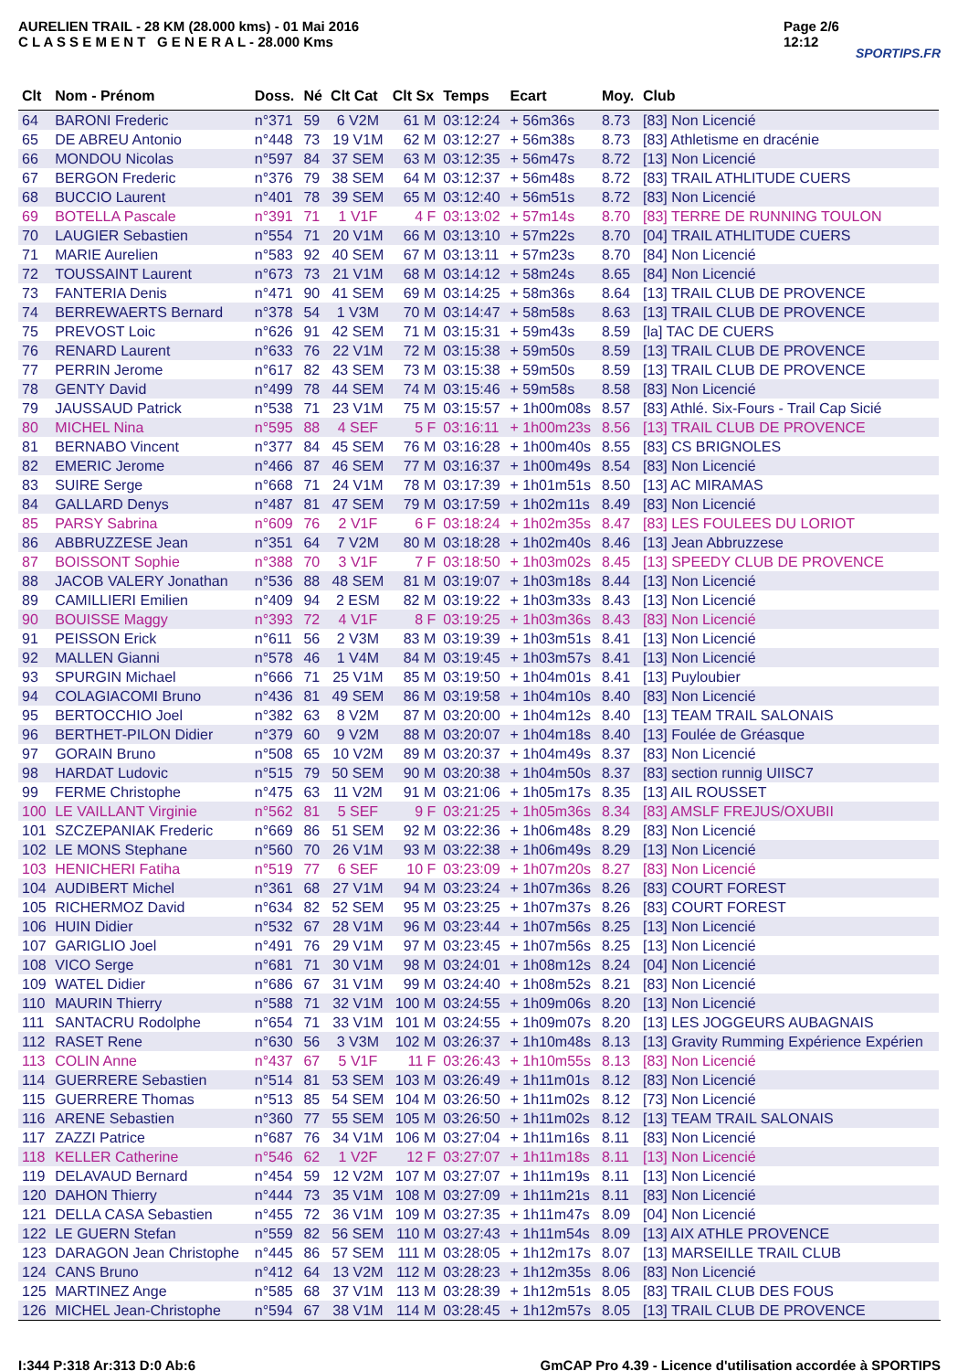AURELIEN TRAIL - 28 KM (28.000 kms) - 01 Mai 2016
C L A S S E M E N T G E N E R A L - 28.000 Kms
Page 2/6
12:12
SPORTIPS.FR
| Clt | Nom - Prénom | Doss. | Né | Clt Cat | Clt Sx | Temps | Ecart | Moy. | Club |
| --- | --- | --- | --- | --- | --- | --- | --- | --- | --- |
| 64 | BARONI Frederic | n°371 | 59 | 6 V2M | 61 M | 03:12:24 | + 56m36s | 8.73 | [83] Non Licencié |
| 65 | DE ABREU Antonio | n°448 | 73 | 19 V1M | 62 M | 03:12:27 | + 56m38s | 8.73 | [83] Athletisme en dracénie |
| 66 | MONDOU Nicolas | n°597 | 84 | 37 SEM | 63 M | 03:12:35 | + 56m47s | 8.72 | [13] Non Licencié |
| 67 | BERGON Frederic | n°376 | 79 | 38 SEM | 64 M | 03:12:37 | + 56m48s | 8.72 | [83] TRAIL ATHLITUDE CUERS |
| 68 | BUCCIO Laurent | n°401 | 78 | 39 SEM | 65 M | 03:12:40 | + 56m51s | 8.72 | [83] Non Licencié |
| 69 | BOTELLA Pascale | n°391 | 71 | 1 V1F | 4 F | 03:13:02 | + 57m14s | 8.70 | [83] TERRE DE RUNNING TOULON |
| 70 | LAUGIER Sebastien | n°554 | 71 | 20 V1M | 66 M | 03:13:10 | + 57m22s | 8.70 | [04] TRAIL ATHLITUDE CUERS |
| 71 | MARIE Aurelien | n°583 | 92 | 40 SEM | 67 M | 03:13:11 | + 57m23s | 8.70 | [84] Non Licencié |
| 72 | TOUSSAINT Laurent | n°673 | 73 | 21 V1M | 68 M | 03:14:12 | + 58m24s | 8.65 | [84] Non Licencié |
| 73 | FANTERIA Denis | n°471 | 90 | 41 SEM | 69 M | 03:14:25 | + 58m36s | 8.64 | [13] TRAIL CLUB DE PROVENCE |
| 74 | BERREWAERTS Bernard | n°378 | 54 | 1 V3M | 70 M | 03:14:47 | + 58m58s | 8.63 | [13] TRAIL CLUB DE PROVENCE |
| 75 | PREVOST Loic | n°626 | 91 | 42 SEM | 71 M | 03:15:31 | + 59m43s | 8.59 | [la] TAC DE CUERS |
| 76 | RENARD Laurent | n°633 | 76 | 22 V1M | 72 M | 03:15:38 | + 59m50s | 8.59 | [13] TRAIL CLUB DE PROVENCE |
| 77 | PERRIN Jerome | n°617 | 82 | 43 SEM | 73 M | 03:15:38 | + 59m50s | 8.59 | [13] TRAIL CLUB DE PROVENCE |
| 78 | GENTY David | n°499 | 78 | 44 SEM | 74 M | 03:15:46 | + 59m58s | 8.58 | [83] Non Licencié |
| 79 | JAUSSAUD Patrick | n°538 | 71 | 23 V1M | 75 M | 03:15:57 | + 1h00m08s | 8.57 | [83] Athlé. Six-Fours - Trail Cap Sicié |
| 80 | MICHEL Nina | n°595 | 88 | 4 SEF | 5 F | 03:16:11 | + 1h00m23s | 8.56 | [13] TRAIL CLUB DE PROVENCE |
| 81 | BERNABO Vincent | n°377 | 84 | 45 SEM | 76 M | 03:16:28 | + 1h00m40s | 8.55 | [83] CS BRIGNOLES |
| 82 | EMERIC Jerome | n°466 | 87 | 46 SEM | 77 M | 03:16:37 | + 1h00m49s | 8.54 | [83] Non Licencié |
| 83 | SUIRE Serge | n°668 | 71 | 24 V1M | 78 M | 03:17:39 | + 1h01m51s | 8.50 | [13] AC MIRAMAS |
| 84 | GALLARD Denys | n°487 | 81 | 47 SEM | 79 M | 03:17:59 | + 1h02m11s | 8.49 | [83] Non Licencié |
| 85 | PARSY Sabrina | n°609 | 76 | 2 V1F | 6 F | 03:18:24 | + 1h02m35s | 8.47 | [83] LES FOULEES DU LORIOT |
| 86 | ABBRUZZESE Jean | n°351 | 64 | 7 V2M | 80 M | 03:18:28 | + 1h02m40s | 8.46 | [13] Jean Abbruzzese |
| 87 | BOISSONT Sophie | n°388 | 70 | 3 V1F | 7 F | 03:18:50 | + 1h03m02s | 8.45 | [13] SPEEDY CLUB DE PROVENCE |
| 88 | JACOB VALERY Jonathan | n°536 | 88 | 48 SEM | 81 M | 03:19:07 | + 1h03m18s | 8.44 | [13] Non Licencié |
| 89 | CAMILLIERI Emilien | n°409 | 94 | 2 ESM | 82 M | 03:19:22 | + 1h03m33s | 8.43 | [13] Non Licencié |
| 90 | BOUISSE Maggy | n°393 | 72 | 4 V1F | 8 F | 03:19:25 | + 1h03m36s | 8.43 | [83] Non Licencié |
| 91 | PEISSON Erick | n°611 | 56 | 2 V3M | 83 M | 03:19:39 | + 1h03m51s | 8.41 | [13] Non Licencié |
| 92 | MALLEN Gianni | n°578 | 46 | 1 V4M | 84 M | 03:19:45 | + 1h03m57s | 8.41 | [13] Non Licencié |
| 93 | SPURGIN Michael | n°666 | 71 | 25 V1M | 85 M | 03:19:50 | + 1h04m01s | 8.41 | [13] Puyloubier |
| 94 | COLAGIACOMI Bruno | n°436 | 81 | 49 SEM | 86 M | 03:19:58 | + 1h04m10s | 8.40 | [83] Non Licencié |
| 95 | BERTOCCHIO Joel | n°382 | 63 | 8 V2M | 87 M | 03:20:00 | + 1h04m12s | 8.40 | [13] TEAM TRAIL SALONAIS |
| 96 | BERTHET-PILON Didier | n°379 | 60 | 9 V2M | 88 M | 03:20:07 | + 1h04m18s | 8.40 | [13] Foulée de Gréasque |
| 97 | GORAIN Bruno | n°508 | 65 | 10 V2M | 89 M | 03:20:37 | + 1h04m49s | 8.37 | [83] Non Licencié |
| 98 | HARDAT Ludovic | n°515 | 79 | 50 SEM | 90 M | 03:20:38 | + 1h04m50s | 8.37 | [83] section runnig UIISC7 |
| 99 | FERME Christophe | n°475 | 63 | 11 V2M | 91 M | 03:21:06 | + 1h05m17s | 8.35 | [13] AIL ROUSSET |
| 100 | LE VAILLANT Virginie | n°562 | 81 | 5 SEF | 9 F | 03:21:25 | + 1h05m36s | 8.34 | [83] AMSLF FREJUS/OXUBII |
| 101 | SZCZEPANIAK Frederic | n°669 | 86 | 51 SEM | 92 M | 03:22:36 | + 1h06m48s | 8.29 | [83] Non Licencié |
| 102 | LE MONS Stephane | n°560 | 70 | 26 V1M | 93 M | 03:22:38 | + 1h06m49s | 8.29 | [13] Non Licencié |
| 103 | HENICHERI Fatiha | n°519 | 77 | 6 SEF | 10 F | 03:23:09 | + 1h07m20s | 8.27 | [83] Non Licencié |
| 104 | AUDIBERT Michel | n°361 | 68 | 27 V1M | 94 M | 03:23:24 | + 1h07m36s | 8.26 | [83] COURT FOREST |
| 105 | RICHERMOZ David | n°634 | 82 | 52 SEM | 95 M | 03:23:25 | + 1h07m37s | 8.26 | [83] COURT FOREST |
| 106 | HUIN Didier | n°532 | 67 | 28 V1M | 96 M | 03:23:44 | + 1h07m56s | 8.25 | [13] Non Licencié |
| 107 | GARIGLIO Joel | n°491 | 76 | 29 V1M | 97 M | 03:23:45 | + 1h07m56s | 8.25 | [13] Non Licencié |
| 108 | VICO Serge | n°681 | 71 | 30 V1M | 98 M | 03:24:01 | + 1h08m12s | 8.24 | [04] Non Licencié |
| 109 | WATEL Didier | n°686 | 67 | 31 V1M | 99 M | 03:24:40 | + 1h08m52s | 8.21 | [83] Non Licencié |
| 110 | MAURIN Thierry | n°588 | 71 | 32 V1M | 100 M | 03:24:55 | + 1h09m06s | 8.20 | [13] Non Licencié |
| 111 | SANTACRU Rodolphe | n°654 | 71 | 33 V1M | 101 M | 03:24:55 | + 1h09m07s | 8.20 | [13] LES JOGGEURS AUBAGNAIS |
| 112 | RASET Rene | n°630 | 56 | 3 V3M | 102 M | 03:26:37 | + 1h10m48s | 8.13 | [13] Gravity Rumming Expérience Expérien |
| 113 | COLIN Anne | n°437 | 67 | 5 V1F | 11 F | 03:26:43 | + 1h10m55s | 8.13 | [83] Non Licencié |
| 114 | GUERRERE Sebastien | n°514 | 81 | 53 SEM | 103 M | 03:26:49 | + 1h11m01s | 8.12 | [83] Non Licencié |
| 115 | GUERRERE Thomas | n°513 | 85 | 54 SEM | 104 M | 03:26:50 | + 1h11m02s | 8.12 | [73] Non Licencié |
| 116 | ARENE Sebastien | n°360 | 77 | 55 SEM | 105 M | 03:26:50 | + 1h11m02s | 8.12 | [13] TEAM TRAIL SALONAIS |
| 117 | ZAZZI Patrice | n°687 | 76 | 34 V1M | 106 M | 03:27:04 | + 1h11m16s | 8.11 | [83] Non Licencié |
| 118 | KELLER Catherine | n°546 | 62 | 1 V2F | 12 F | 03:27:07 | + 1h11m18s | 8.11 | [13] Non Licencié |
| 119 | DELAVAUD Bernard | n°454 | 59 | 12 V2M | 107 M | 03:27:07 | + 1h11m19s | 8.11 | [13] Non Licencié |
| 120 | DAHON Thierry | n°444 | 73 | 35 V1M | 108 M | 03:27:09 | + 1h11m21s | 8.11 | [83] Non Licencié |
| 121 | DELLA CASA Sebastien | n°455 | 72 | 36 V1M | 109 M | 03:27:35 | + 1h11m47s | 8.09 | [04] Non Licencié |
| 122 | LE GUERN Stefan | n°559 | 82 | 56 SEM | 110 M | 03:27:43 | + 1h11m54s | 8.09 | [13] AIX ATHLE PROVENCE |
| 123 | DARAGON Jean Christophe | n°445 | 86 | 57 SEM | 111 M | 03:28:05 | + 1h12m17s | 8.07 | [13] MARSEILLE TRAIL CLUB |
| 124 | CANS Bruno | n°412 | 64 | 13 V2M | 112 M | 03:28:23 | + 1h12m35s | 8.06 | [83] Non Licencié |
| 125 | MARTINEZ Ange | n°585 | 68 | 37 V1M | 113 M | 03:28:39 | + 1h12m51s | 8.05 | [83] TRAIL CLUB DES FOUS |
| 126 | MICHEL Jean-Christophe | n°594 | 67 | 38 V1M | 114 M | 03:28:45 | + 1h12m57s | 8.05 | [13] TRAIL CLUB DE PROVENCE |
I:344 P:318 Ar:313 D:0 Ab:6 GmCAP Pro 4.39 - Licence d'utilisation accordée à SPORTIPS